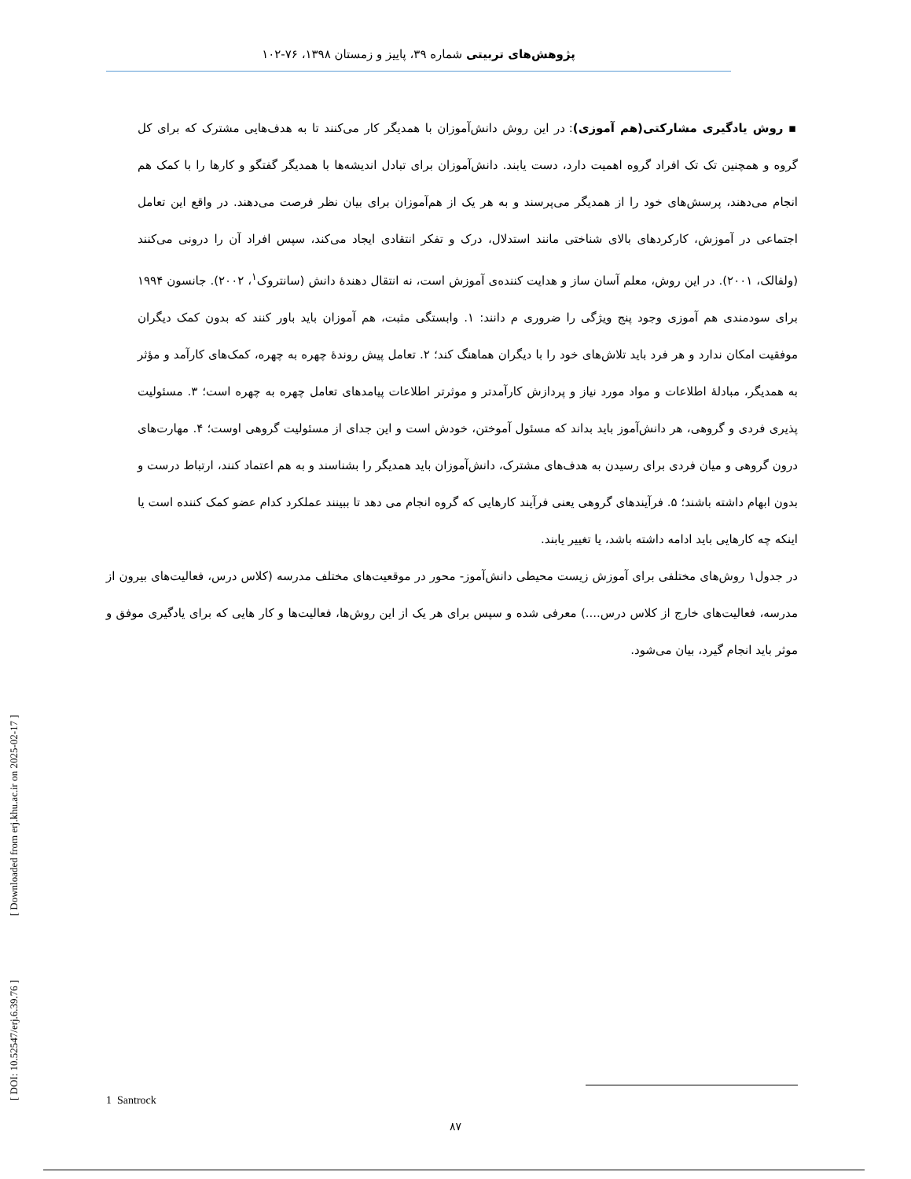پژوهش‌های تربیتی شماره ۳۹، پاییز و زمستان ۱۳۹۸، ۷۶-۱۰۲
▪ روش یادگیری مشارکتی(هم آموزی): در این روش دانش‌آموزان با همدیگر کار می‌کنند تا به هدف‌هایی مشترک که برای کل گروه و همچنین تک تک افراد گروه اهمیت دارد، دست یابند. دانش‌آموزان برای تبادل اندیشه‌ها با همدیگر گفتگو و کارها را با کمک هم انجام می‌دهند، پرسش‌های خود را از همدیگر می‌پرسند و به هر یک از هم‌آموزان برای بیان نظر فرصت می‌دهند. در واقع این تعامل اجتماعی در آموزش، کارکردهای بالای شناختی مانند استدلال، درک و تفکر انتقادی ایجاد می‌کند، سپس افراد آن را درونی می‌کنند (ولفالک، ۲۰۰۱). در این روش، معلم آسان ساز و هدایت کننده‌ی آموزش است، نه انتقال دهندهٔ دانش (سانتروک<sup>۱</sup>، ۲۰۰۲). جانسون ۱۹۹۴ برای سودمندی هم آموزی وجود پنج ویژگی را ضروری م دانند: ۱. وابستگی مثبت، هم آموزان باید باور کنند که بدون کمک دیگران موفقیت امکان ندارد و هر فرد باید تلاش‌های خود را با دیگران هماهنگ کند؛ ۲. تعامل پیش روندهٔ چهره به چهره، کمک‌های کارآمد و مؤثر به همدیگر، مبادلهٔ اطلاعات و مواد مورد نیاز و پردازش کارآمدتر و موثرتر اطلاعات پیامدهای تعامل چهره به چهره است؛ ۳. مسئولیت پذیری فردی و گروهی، هر دانش‌آموز باید بداند که مسئول آموختن، خودش است و این جدای از مسئولیت گروهی اوست؛ ۴. مهارت‌های درون گروهی و میان فردی برای رسیدن به هدف‌های مشترک، دانش‌آموزان باید همدیگر را بشناسند و به هم اعتماد کنند، ارتباط درست و بدون ابهام داشته باشند؛ ۵. فرآیندهای گروهی یعنی فرآیند کارهایی که گروه انجام می دهد تا ببینند عملکرد کدام عضو کمک کننده است یا اینکه چه کارهایی باید ادامه داشته باشد، یا تغییر یابند.
در جدول۱ روش‌های مختلفی برای آموزش زیست محیطی دانش‌آموز- محور در موقعیت‌های مختلف مدرسه (کلاس درس، فعالیت‌های بیرون از مدرسه، فعالیت‌های خارج از کلاس درس....) معرفی شده و سپس برای هر یک از این روش‌ها، فعالیت‌ها و کار هایی که برای یادگیری موفق و موثر باید انجام گیرد، بیان می‌شود.
[ DOI: 10.52547/erj.6.39.76 ] [ Downloaded from erj.khu.ac.ir on 2025-02-17 ]
1 Santrock
۸۷